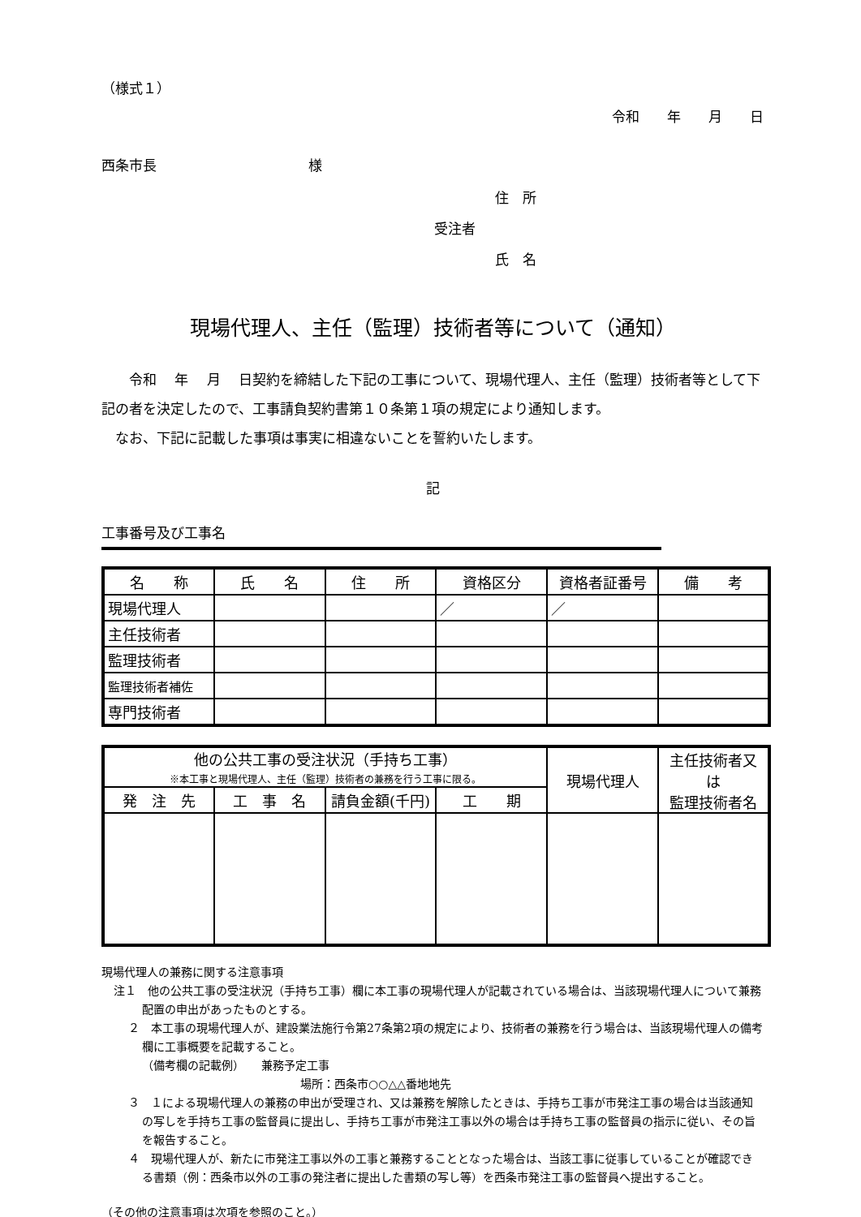（様式１）
令和　　年　　月　　日
西条市長　　　　　　　　　　　様
住　所
受注者
氏　名
現場代理人、主任（監理）技術者等について（通知）
令和　 年　 月　 日契約を締結した下記の工事について、現場代理人、主任（監理）技術者等として下記の者を決定したので、工事請負契約書第１０条第１項の規定により通知します。
なお、下記に記載した事項は事実に相違ないことを誓約いたします。
記
工事番号及び工事名
| 名 称 | 氏 名 | 住 所 | 資格区分 | 資格者証番号 | 備 考 |
| --- | --- | --- | --- | --- | --- |
| 現場代理人 | | | ／ | ／ | |
| 主任技術者 | | | | | |
| 監理技術者 | | | | | |
| 監理技術者補佐 | | | | | |
| 専門技術者 | | | | | |
| 他の公共工事の受注状況（手持ち工事） ※本工事と現場代理人、主任（監理）技術者の兼務を行う工事に限る。 | | | | 現場代理人 | 主任技術者又は 監理技術者名 |
| --- | --- | --- | --- | --- | --- |
| 発 注 先 | 工 事 名 | 請負金額(千円) | 工 期 | | |
現場代理人の兼務に関する注意事項
注１　他の公共工事の受注状況（手持ち工事）欄に本工事の現場代理人が記載されている場合は、当該現場代理人について兼務配置の申出があったものとする。
２　本工事の現場代理人が、建設業法施行令第27条第2項の規定により、技術者の兼務を行う場合は、当該現場代理人の備考欄に工事概要を記載すること。
（備考欄の記載例）　　兼務予定工事
場所：西条市○○△△番地地先
３　１による現場代理人の兼務の申出が受理され、又は兼務を解除したときは、手持ち工事が市発注工事の場合は当該通知の写しを手持ち工事の監督員に提出し、手持ち工事が市発注工事以外の場合は手持ち工事の監督員の指示に従い、その旨を報告すること。
４　現場代理人が、新たに市発注工事以外の工事と兼務することとなった場合は、当該工事に従事していることが確認できる書類（例：西条市以外の工事の発注者に提出した書類の写し等）を西条市発注工事の監督員へ提出すること。
（その他の注意事項は次項を参照のこと。）